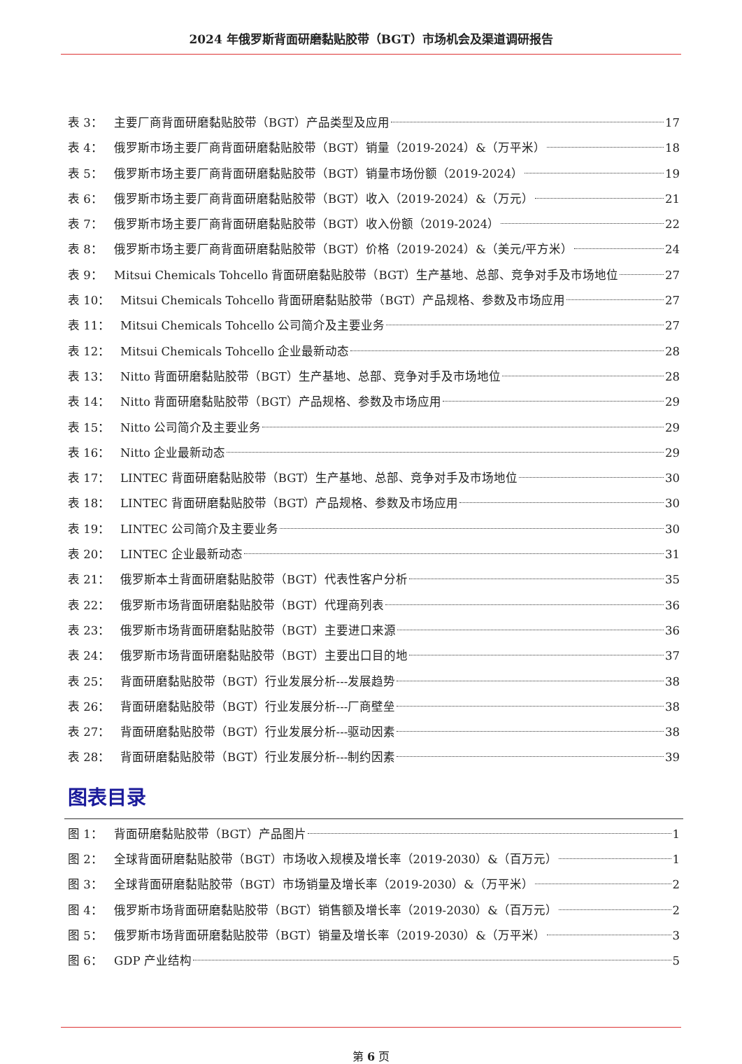2024 年俄罗斯背面研磨黏贴胶带（BGT）市场机会及渠道调研报告
表 3： 主要厂商背面研磨黏贴胶带（BGT）产品类型及应用 17
表 4： 俄罗斯市场主要厂商背面研磨黏贴胶带（BGT）销量（2019-2024）&（万平米） 18
表 5： 俄罗斯市场主要厂商背面研磨黏贴胶带（BGT）销量市场份额（2019-2024） 19
表 6： 俄罗斯市场主要厂商背面研磨黏贴胶带（BGT）收入（2019-2024）&（万元） 21
表 7： 俄罗斯市场主要厂商背面研磨黏贴胶带（BGT）收入份额（2019-2024） 22
表 8： 俄罗斯市场主要厂商背面研磨黏贴胶带（BGT）价格（2019-2024）&（美元/平方米） 24
表 9： Mitsui Chemicals Tohcello 背面研磨黏贴胶带（BGT）生产基地、总部、竞争对手及市场地位 27
表 10： Mitsui Chemicals Tohcello 背面研磨黏贴胶带（BGT）产品规格、参数及市场应用 27
表 11： Mitsui Chemicals Tohcello 公司简介及主要业务 27
表 12： Mitsui Chemicals Tohcello 企业最新动态 28
表 13： Nitto 背面研磨黏贴胶带（BGT）生产基地、总部、竞争对手及市场地位 28
表 14： Nitto 背面研磨黏贴胶带（BGT）产品规格、参数及市场应用 29
表 15： Nitto 公司简介及主要业务 29
表 16： Nitto 企业最新动态 29
表 17： LINTEC 背面研磨黏贴胶带（BGT）生产基地、总部、竞争对手及市场地位 30
表 18： LINTEC 背面研磨黏贴胶带（BGT）产品规格、参数及市场应用 30
表 19： LINTEC 公司简介及主要业务 30
表 20： LINTEC 企业最新动态 31
表 21： 俄罗斯本土背面研磨黏贴胶带（BGT）代表性客户分析 35
表 22： 俄罗斯市场背面研磨黏贴胶带（BGT）代理商列表 36
表 23： 俄罗斯市场背面研磨黏贴胶带（BGT）主要进口来源 36
表 24： 俄罗斯市场背面研磨黏贴胶带（BGT）主要出口目的地 37
表 25： 背面研磨黏贴胶带（BGT）行业发展分析---发展趋势 38
表 26： 背面研磨黏贴胶带（BGT）行业发展分析---厂商壁垒 38
表 27： 背面研磨黏贴胶带（BGT）行业发展分析---驱动因素 38
表 28： 背面研磨黏贴胶带（BGT）行业发展分析---制约因素 39
图表目录
图 1： 背面研磨黏贴胶带（BGT）产品图片 1
图 2： 全球背面研磨黏贴胶带（BGT）市场收入规模及增长率（2019-2030）&（百万元） 1
图 3： 全球背面研磨黏贴胶带（BGT）市场销量及增长率（2019-2030）&（万平米） 2
图 4： 俄罗斯市场背面研磨黏贴胶带（BGT）销售额及增长率（2019-2030）&（百万元） 2
图 5： 俄罗斯市场背面研磨黏贴胶带（BGT）销量及增长率（2019-2030）&（万平米） 3
图 6： GDP 产业结构 5
第 6 页